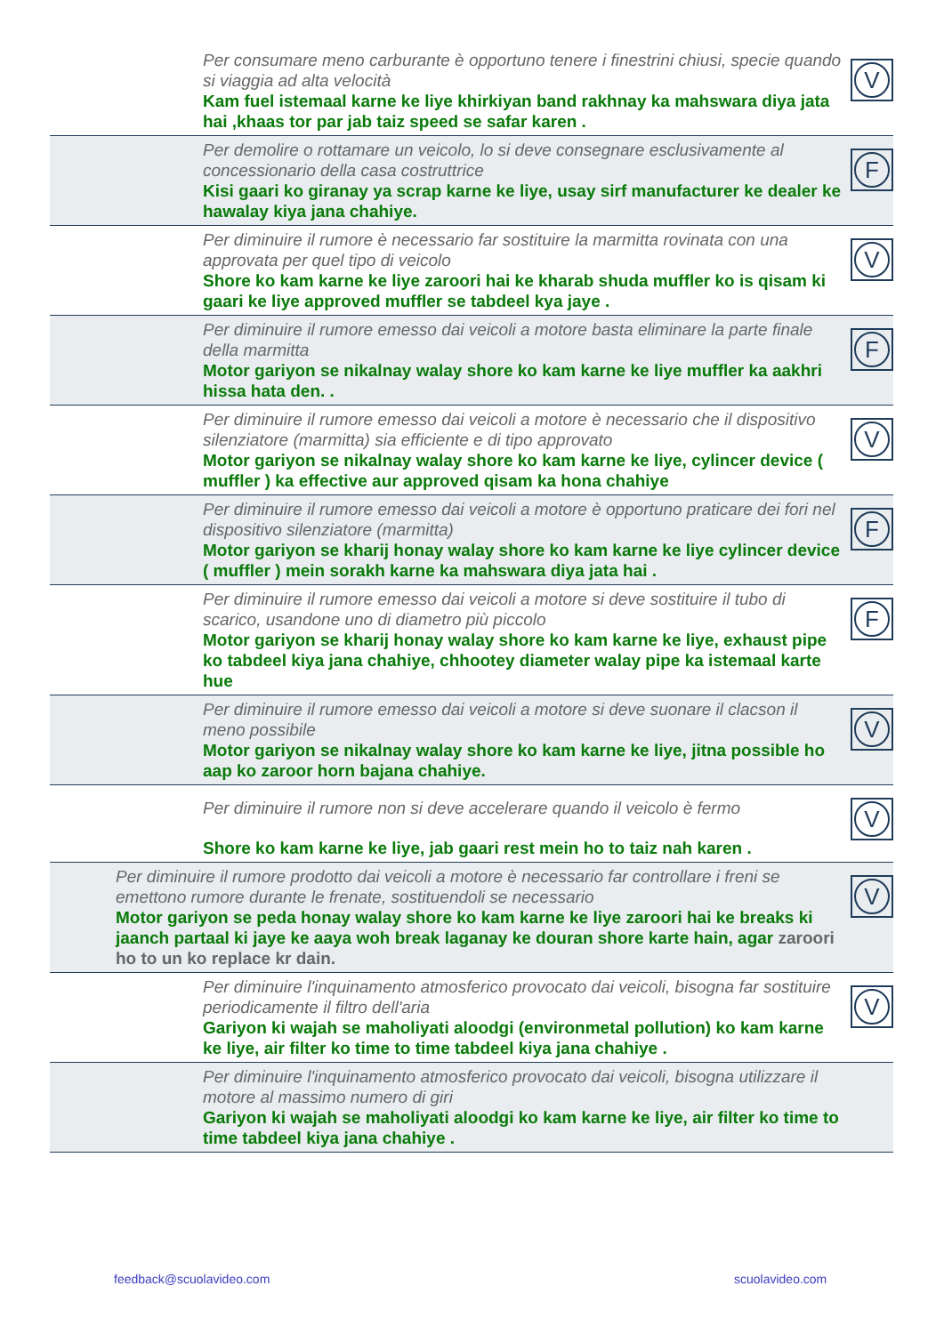Per consumare meno carburante è opportuno tenere i finestrini chiusi, specie quando si viaggia ad alta velocità
Kam fuel istemaal karne ke liye khirkiyan band rakhnay ka mahswara diya jata hai ,khaas tor par jab taiz speed se safar karen .
V
Per demolire o rottamare un veicolo, lo si deve consegnare esclusivamente al concessionario della casa costruttrice
Kisi gaari ko giranay ya scrap karne ke liye, usay sirf manufacturer ke dealer ke hawalay kiya jana chahiye.
F
Per diminuire il rumore è necessario far sostituire la marmitta rovinata con una approvata per quel tipo di veicolo
Shore ko kam karne ke liye zaroori hai ke kharab shuda muffler ko is qisam ki gaari ke liye approved muffler se tabdeel kya jaye .
V
Per diminuire il rumore emesso dai veicoli a motore basta eliminare la parte finale della marmitta
Motor gariyon se nikalnay walay shore ko kam karne ke liye muffler ka aakhri hissa hata den. .
F
Per diminuire il rumore emesso dai veicoli a motore è necessario che il dispositivo silenziatore (marmitta) sia efficiente e di tipo approvato
Motor gariyon se nikalnay walay shore ko kam karne ke liye, cylincer device ( muffler ) ka effective aur approved qisam ka hona chahiye
V
Per diminuire il rumore emesso dai veicoli a motore è opportuno praticare dei fori nel dispositivo silenziatore (marmitta)
Motor gariyon se kharij honay walay shore ko kam karne ke liye cylincer device ( muffler ) mein sorakh karne ka mahswara diya jata hai .
F
Per diminuire il rumore emesso dai veicoli a motore si deve sostituire il tubo di scarico, usandone uno di diametro più piccolo
Motor gariyon se kharij honay walay shore ko kam karne ke liye, exhaust pipe ko tabdeel kiya jana chahiye, chhootey diameter walay pipe ka istemaal karte hue
F
Per diminuire il rumore emesso dai veicoli a motore si deve suonare il clacson il meno possibile
Motor gariyon se nikalnay walay shore ko kam karne ke liye, jitna possible ho aap ko zaroor horn bajana chahiye.
V
Per diminuire il rumore non si deve accelerare quando il veicolo è fermo
Shore ko kam karne ke liye, jab gaari rest mein ho to taiz nah karen .
V
Per diminuire il rumore prodotto dai veicoli a motore è necessario far controllare i freni se emettono rumore durante le frenate, sostituendoli se necessario
Motor gariyon se peda honay walay shore ko kam karne ke liye zaroori hai ke breaks ki jaanch partaal ki jaye ke aaya woh break laganay ke douran shore karte hain, agar zaroori ho to un ko replace kr dain.
V
Per diminuire l'inquinamento atmosferico provocato dai veicoli, bisogna far sostituire periodicamente il filtro dell'aria
Gariyon ki wajah se maholiyati aloodgi (environmetal pollution) ko kam karne ke liye, air filter ko time to time tabdeel kiya jana chahiye .
V
Per diminuire l'inquinamento atmosferico provocato dai veicoli, bisogna utilizzare il motore al massimo numero di giri
Gariyon ki wajah se maholiyati aloodgi ko kam karne ke liye, air filter ko time to time tabdeel kiya jana chahiye .
feedback@scuolavideo.com scuolavideo.com